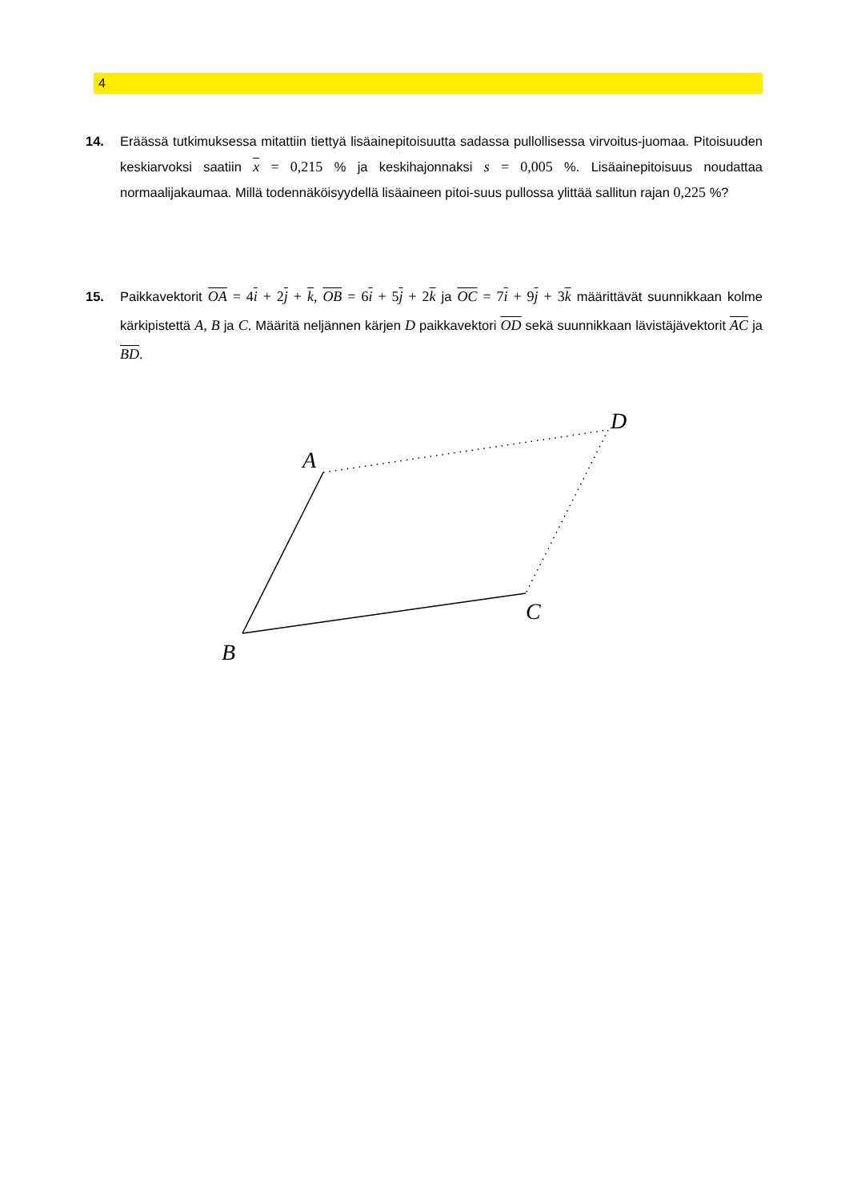4
14.
Eräässä tutkimuksessa mitattiin tiettyä lisäainepitoisuutta sadassa pullollisessa virvoitus-juomaa. Pitoisuuden keskiarvoksi saatiin x = 0,215 % ja keskihajonnaksi s = 0,005 %. Lisäainepitoisuus noudattaa normaalijakaumaa. Millä todennäköisyydellä lisäaineen pitoi-suus pullossa ylittää sallitun rajan 0,225 %?
15.
Paikkavektorit OA = 4i + 2j + k, OB = 6i + 5j + 2k ja OC = 7i + 9j + 3k määrittävät suunnikkaan kolme kärkipistettä A, B ja C. Määritä neljännen kärjen D paikkavektori OD sekä suunnikkaan lävistäjävektorit AC ja BD.
A
B
C
D